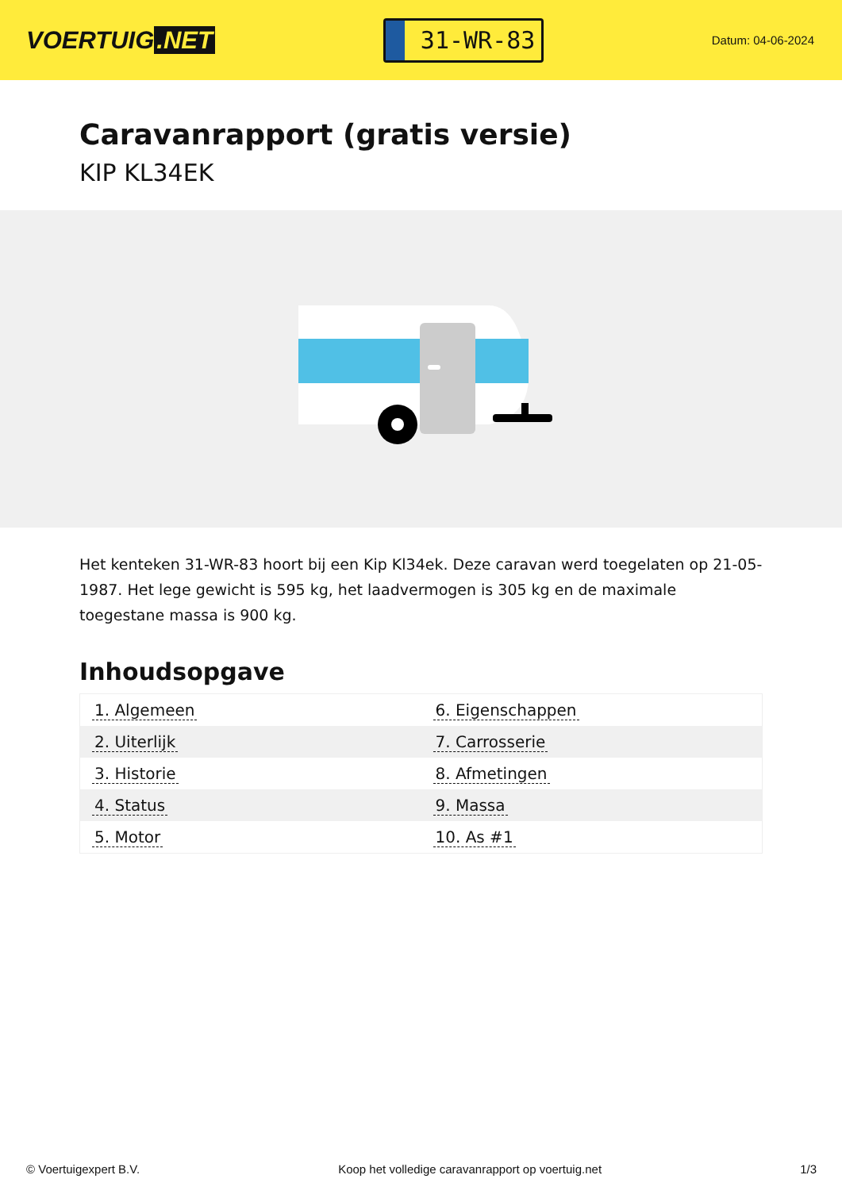VOERTUIG.NET
31-WR-83
Datum: 04-06-2024
Caravanrapport (gratis versie)
KIP KL34EK
Het kenteken 31-WR-83 hoort bij een Kip Kl34ek. Deze caravan werd toegelaten op 21-05-1987. Het lege gewicht is 595 kg, het laadvermogen is 305 kg en de maximale toegestane massa is 900 kg.
Inhoudsopgave
| 1. Algemeen | 6. Eigenschappen |
| 2. Uiterlijk | 7. Carrosserie |
| 3. Historie | 8. Afmetingen |
| 4. Status | 9. Massa |
| 5. Motor | 10. As #1 |
© Voertuigexpert B.V. Koop het volledige caravanrapport op voertuig.net 1/3